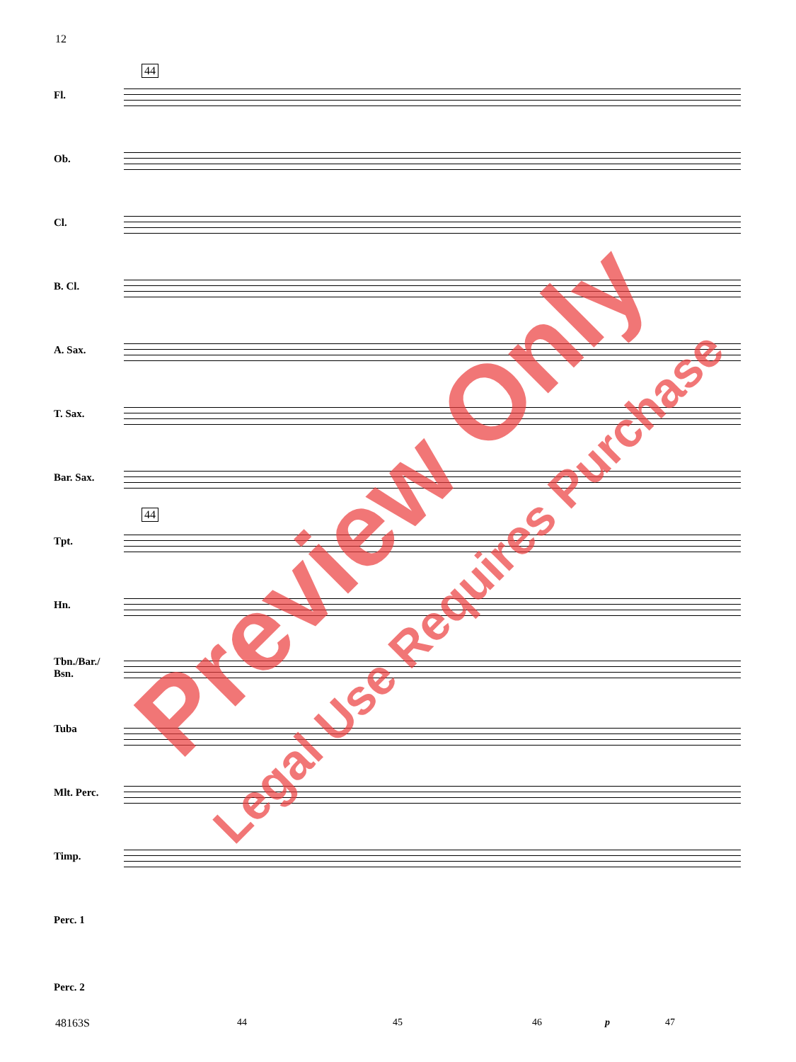12
Fl.
Ob.
Cl.
B. Cl.
A. Sax.
T. Sax.
Bar. Sax.
Tpt.
Hn.
Tbn./Bar./ Bsn.
Tuba
Mlt. Perc.
Timp.
Perc. 1
Perc. 2
44
44
48163S 44 45 46 p 47
Preview Only
Legal Use Requires Purchase